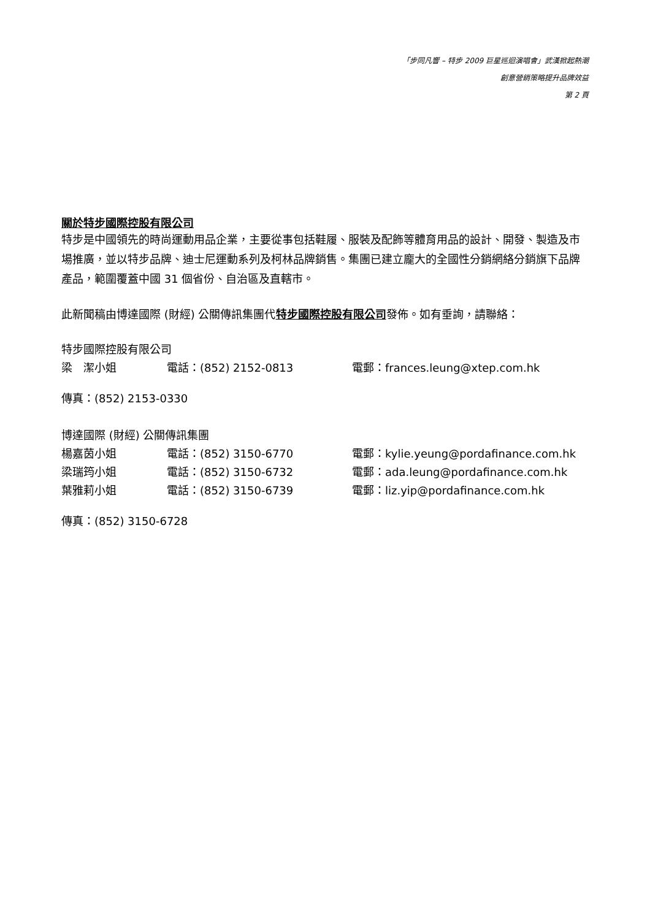「步同凡響 – 特步 2009 巨星巡迴演唱會」武漢掀起熱潮
創意營銷策略提升品牌效益
第 2 頁
關於特步國際控股有限公司
特步是中國領先的時尚運動用品企業，主要從事包括鞋履、服裝及配飾等體育用品的設計、開發、製造及市場推廣，並以特步品牌、迪士尼運動系列及柯林品牌銷售。集團已建立龐大的全國性分銷網絡分銷旗下品牌產品，範圍覆蓋中國 31 個省份、自治區及直轄市。
此新聞稿由博達國際 (財經) 公關傳訊集團代特步國際控股有限公司發佈。如有垂詢，請聯絡：
特步國際控股有限公司
梁　潔小姐 電話：(852) 2152-0813 電郵：frances.leung@xtep.com.hk
傳真：(852) 2153-0330
博達國際 (財經) 公關傳訊集團
楊嘉茵小姐 電話：(852) 3150-6770 電郵：kylie.yeung@pordafinance.com.hk
梁瑞筠小姐 電話：(852) 3150-6732 電郵：ada.leung@pordafinance.com.hk
葉雅莉小姐 電話：(852) 3150-6739 電郵：liz.yip@pordafinance.com.hk
傳真：(852) 3150-6728